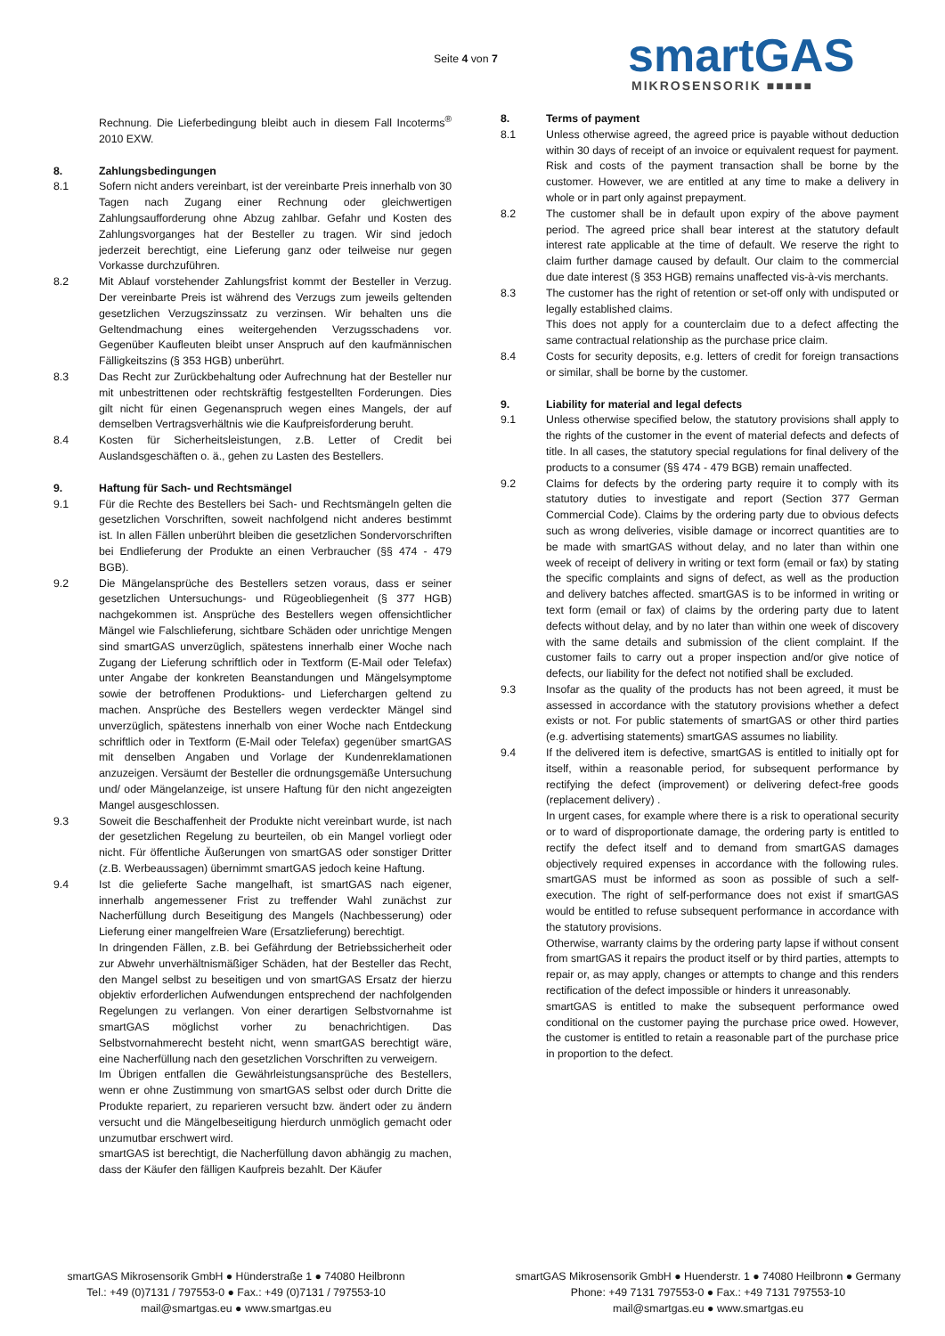Seite 4 von 7
smartGAS
MIKROSENSORIK ■■■■■
Rechnung. Die Lieferbedingung bleibt auch in diesem Fall Incoterms<sup>®</sup> 2010 EXW.
8. Zahlungsbedingungen
8.1 Sofern nicht anders vereinbart, ist der vereinbarte Preis innerhalb von 30 Tagen nach Zugang einer Rechnung oder gleichwertigen Zahlungsaufforderung ohne Abzug zahlbar. Gefahr und Kosten des Zahlungsvorganges hat der Besteller zu tragen. Wir sind jedoch jederzeit berechtigt, eine Lieferung ganz oder teilweise nur gegen Vorkasse durchzuführen.
8.2 Mit Ablauf vorstehender Zahlungsfrist kommt der Besteller in Verzug. Der vereinbarte Preis ist während des Verzugs zum jeweils geltenden gesetzlichen Verzugszinssatz zu verzinsen. Wir behalten uns die Geltendmachung eines weitergehenden Verzugsschadens vor. Gegenüber Kaufleuten bleibt unser Anspruch auf den kaufmännischen Fälligkeitszins (§ 353 HGB) unberührt.
8.3 Das Recht zur Zurückbehaltung oder Aufrechnung hat der Besteller nur mit unbestrittenen oder rechtskräftig festgestellten Forderungen. Dies gilt nicht für einen Gegenanspruch wegen eines Mangels, der auf demselben Vertragsverhältnis wie die Kaufpreisforderung beruht.
8.4 Kosten für Sicherheitsleistungen, z.B. Letter of Credit bei Auslandsgeschäften o. ä., gehen zu Lasten des Bestellers.
9. Haftung für Sach- und Rechtsmängel
9.1 Für die Rechte des Bestellers bei Sach- und Rechtsmängeln gelten die gesetzlichen Vorschriften, soweit nachfolgend nicht anderes bestimmt ist. In allen Fällen unberührt bleiben die gesetzlichen Sondervorschriften bei Endlieferung der Produkte an einen Verbraucher (§§ 474 - 479 BGB).
9.2 Die Mängelansprüche des Bestellers setzen voraus, dass er seiner gesetzlichen Untersuchungs- und Rügeobliegenheit (§ 377 HGB) nachgekommen ist. Ansprüche des Bestellers wegen offensichtlicher Mängel wie Falschlieferung, sichtbare Schäden oder unrichtige Mengen sind smartGAS unverzüglich, spätestens innerhalb einer Woche nach Zugang der Lieferung schriftlich oder in Textform (E-Mail oder Telefax) unter Angabe der konkreten Beanstandungen und Mängelsymptome sowie der betroffenen Produktions- und Lieferchargen geltend zu machen. Ansprüche des Bestellers wegen verdeckter Mängel sind unverzüglich, spätestens innerhalb von einer Woche nach Entdeckung schriftlich oder in Textform (E-Mail oder Telefax) gegenüber smartGAS mit denselben Angaben und Vorlage der Kundenreklamationen anzuzeigen. Versäumt der Besteller die ordnungsgemäße Untersuchung und/ oder Mängelanzeige, ist unsere Haftung für den nicht angezeigten Mangel ausgeschlossen.
9.3 Soweit die Beschaffenheit der Produkte nicht vereinbart wurde, ist nach der gesetzlichen Regelung zu beurteilen, ob ein Mangel vorliegt oder nicht. Für öffentliche Äußerungen von smartGAS oder sonstiger Dritter (z.B. Werbeaussagen) übernimmt smartGAS jedoch keine Haftung.
9.4 Ist die gelieferte Sache mangelhaft, ist smartGAS nach eigener, innerhalb angemessener Frist zu treffender Wahl zunächst zur Nacherfüllung durch Beseitigung des Mangels (Nachbesserung) oder Lieferung einer mangelfreien Ware (Ersatzlieferung) berechtigt.
In dringenden Fällen, z.B. bei Gefährdung der Betriebssicherheit oder zur Abwehr unverhältnismäßiger Schäden, hat der Besteller das Recht, den Mangel selbst zu beseitigen und von smartGAS Ersatz der hierzu objektiv erforderlichen Aufwendungen entsprechend der nachfolgenden Regelungen zu verlangen. Von einer derartigen Selbstvornahme ist smartGAS möglichst vorher zu benachrichtigen. Das Selbstvornahmerecht besteht nicht, wenn smartGAS berechtigt wäre, eine Nacherfüllung nach den gesetzlichen Vorschriften zu verweigern.
Im Übrigen entfallen die Gewährleistungsansprüche des Bestellers, wenn er ohne Zustimmung von smartGAS selbst oder durch Dritte die Produkte repariert, zu reparieren versucht bzw. ändert oder zu ändern versucht und die Mängelbeseitigung hierdurch unmöglich gemacht oder unzumutbar erschwert wird.
smartGAS ist berechtigt, die Nacherfüllung davon abhängig zu machen, dass der Käufer den fälligen Kaufpreis bezahlt. Der Käufer
8. Terms of payment
8.1 Unless otherwise agreed, the agreed price is payable without deduction within 30 days of receipt of an invoice or equivalent request for payment. Risk and costs of the payment transaction shall be borne by the customer. However, we are entitled at any time to make a delivery in whole or in part only against prepayment.
8.2 The customer shall be in default upon expiry of the above payment period. The agreed price shall bear interest at the statutory default interest rate applicable at the time of default. We reserve the right to claim further damage caused by default. Our claim to the commercial due date interest (§ 353 HGB) remains unaffected vis-à-vis merchants.
8.3 The customer has the right of retention or set-off only with undisputed or legally established claims.
This does not apply for a counterclaim due to a defect affecting the same contractual relationship as the purchase price claim.
8.4 Costs for security deposits, e.g. letters of credit for foreign transactions or similar, shall be borne by the customer.
9. Liability for material and legal defects
9.1 Unless otherwise specified below, the statutory provisions shall apply to the rights of the customer in the event of material defects and defects of title. In all cases, the statutory special regulations for final delivery of the products to a consumer (§§ 474 - 479 BGB) remain unaffected.
9.2 Claims for defects by the ordering party require it to comply with its statutory duties to investigate and report (Section 377 German Commercial Code). Claims by the ordering party due to obvious defects such as wrong deliveries, visible damage or incorrect quantities are to be made with smartGAS without delay, and no later than within one week of receipt of delivery in writing or text form (email or fax) by stating the specific complaints and signs of defect, as well as the production and delivery batches affected. smartGAS is to be informed in writing or text form (email or fax) of claims by the ordering party due to latent defects without delay, and by no later than within one week of discovery with the same details and submission of the client complaint. If the customer fails to carry out a proper inspection and/or give notice of defects, our liability for the defect not notified shall be excluded.
9.3 Insofar as the quality of the products has not been agreed, it must be assessed in accordance with the statutory provisions whether a defect exists or not. For public statements of smartGAS or other third parties (e.g. advertising statements) smartGAS assumes no liability.
9.4 If the delivered item is defective, smartGAS is entitled to initially opt for itself, within a reasonable period, for subsequent performance by rectifying the defect (improvement) or delivering defect-free goods (replacement delivery) .
In urgent cases, for example where there is a risk to operational security or to ward of disproportionate damage, the ordering party is entitled to rectify the defect itself and to demand from smartGAS damages objectively required expenses in accordance with the following rules. smartGAS must be informed as soon as possible of such a self-execution. The right of self-performance does not exist if smartGAS would be entitled to refuse subsequent performance in accordance with the statutory provisions.
Otherwise, warranty claims by the ordering party lapse if without consent from smartGAS it repairs the product itself or by third parties, attempts to repair or, as may apply, changes or attempts to change and this renders rectification of the defect impossible or hinders it unreasonably.
smartGAS is entitled to make the subsequent performance owed conditional on the customer paying the purchase price owed. However, the customer is entitled to retain a reasonable part of the purchase price in proportion to the defect.
smartGAS Mikrosensorik GmbH ● Hünderstraße 1 ● 74080 Heilbronn
Tel.: +49 (0)7131 / 797553-0 ● Fax.: +49 (0)7131 / 797553-10
mail@smartgas.eu ● www.smartgas.eu
smartGAS Mikrosensorik GmbH ● Huenderstr. 1 ● 74080 Heilbronn ● Germany
Phone: +49 7131 797553-0 ● Fax.: +49 7131 797553-10
mail@smartgas.eu ● www.smartgas.eu